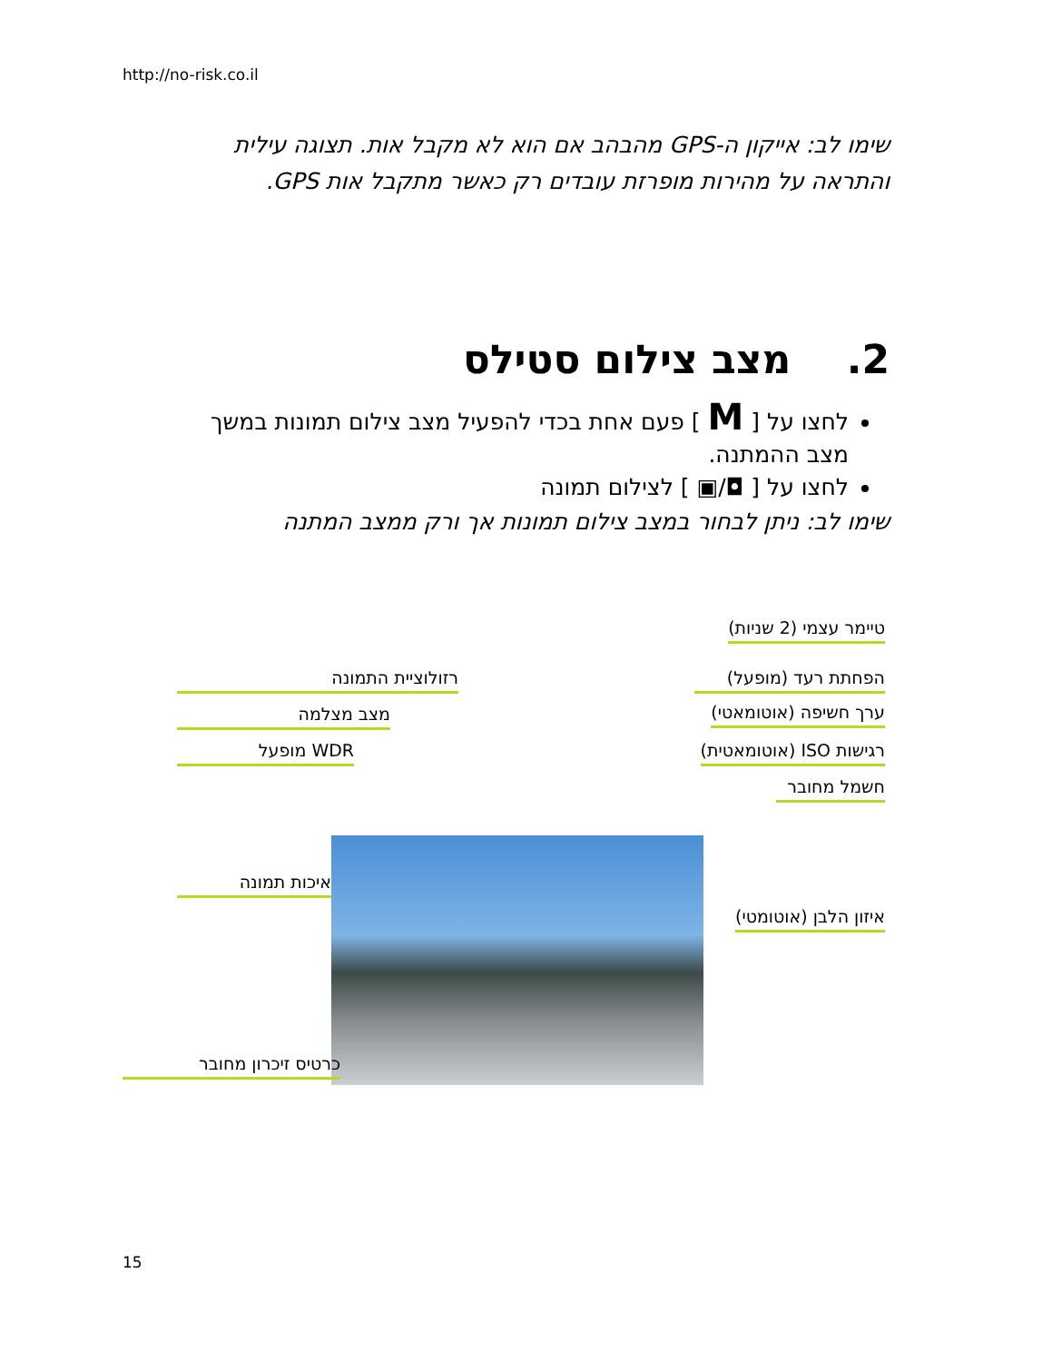http://no-risk.co.il
שימו לב: אייקון ה-GPS מהבהב אם הוא לא מקבל אות. תצוגה עילית והתראה על מהירות מופרזת עובדים רק כאשר מתקבל אות GPS.
2. מצב צילום סטילס
לחצו על [ M ] פעם אחת בכדי להפעיל מצב צילום תמונות במשך מצב ההמתנה.
לחצו על [ ◘/▣ ] לצילום תמונה
שימו לב: ניתן לבחור במצב צילום תמונות אך ורק ממצב המתנה
טיימר עצמי (2 שניות)
רזולוציית התמונה הפחתת רעד (מופעל)
מצב מצלמה ערך חשיפה (אוטומאטי)
WDR מופעל רגישות ISO (אוטומאטית)
חשמל מחובר
איכות תמונה
איזון הלבן (אוטומטי)
כרטיס זיכרון מחובר
15